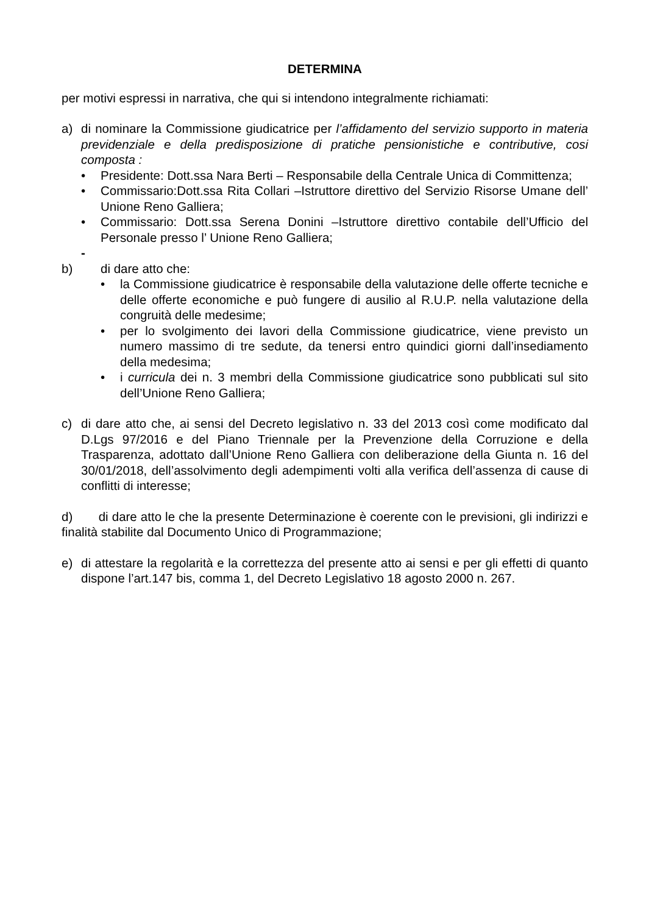DETERMINA
per motivi espressi in narrativa, che qui si intendono integralmente richiamati:
a) di nominare la Commissione giudicatrice per l’affidamento del servizio supporto in materia previdenziale e della predisposizione di pratiche pensionistiche e contributive, cosi composta :
• Presidente: Dott.ssa Nara Berti – Responsabile della Centrale Unica di Committenza;
• Commissario:Dott.ssa Rita Collari –Istruttore direttivo del Servizio Risorse Umane dell’ Unione Reno Galliera;
• Commissario: Dott.ssa Serena Donini –Istruttore direttivo contabile dell’Ufficio del Personale presso l’ Unione Reno Galliera;
-
b) di dare atto che:
• la Commissione giudicatrice è responsabile della valutazione delle offerte tecniche e delle offerte economiche e può fungere di ausilio al R.U.P. nella valutazione della congruità delle medesime;
• per lo svolgimento dei lavori della Commissione giudicatrice, viene previsto un numero massimo di tre sedute, da tenersi entro quindici giorni dall’insediamento della medesima;
• i curricula dei n. 3 membri della Commissione giudicatrice sono pubblicati sul sito dell’Unione Reno Galliera;
c) di dare atto che, ai sensi del Decreto legislativo n. 33 del 2013 così come modificato dal D.Lgs 97/2016 e del Piano Triennale per la Prevenzione della Corruzione e della Trasparenza, adottato dall’Unione Reno Galliera con deliberazione della Giunta n. 16 del 30/01/2018, dell’assolvimento degli adempimenti volti alla verifica dell’assenza di cause di conflitti di interesse;
d) di dare atto le che la presente Determinazione è coerente con le previsioni, gli indirizzi e finalità stabilite dal Documento Unico di Programmazione;
e) di attestare la regolarità e la correttezza del presente atto ai sensi e per gli effetti di quanto dispone l’art.147 bis, comma 1, del Decreto Legislativo 18 agosto 2000 n. 267.